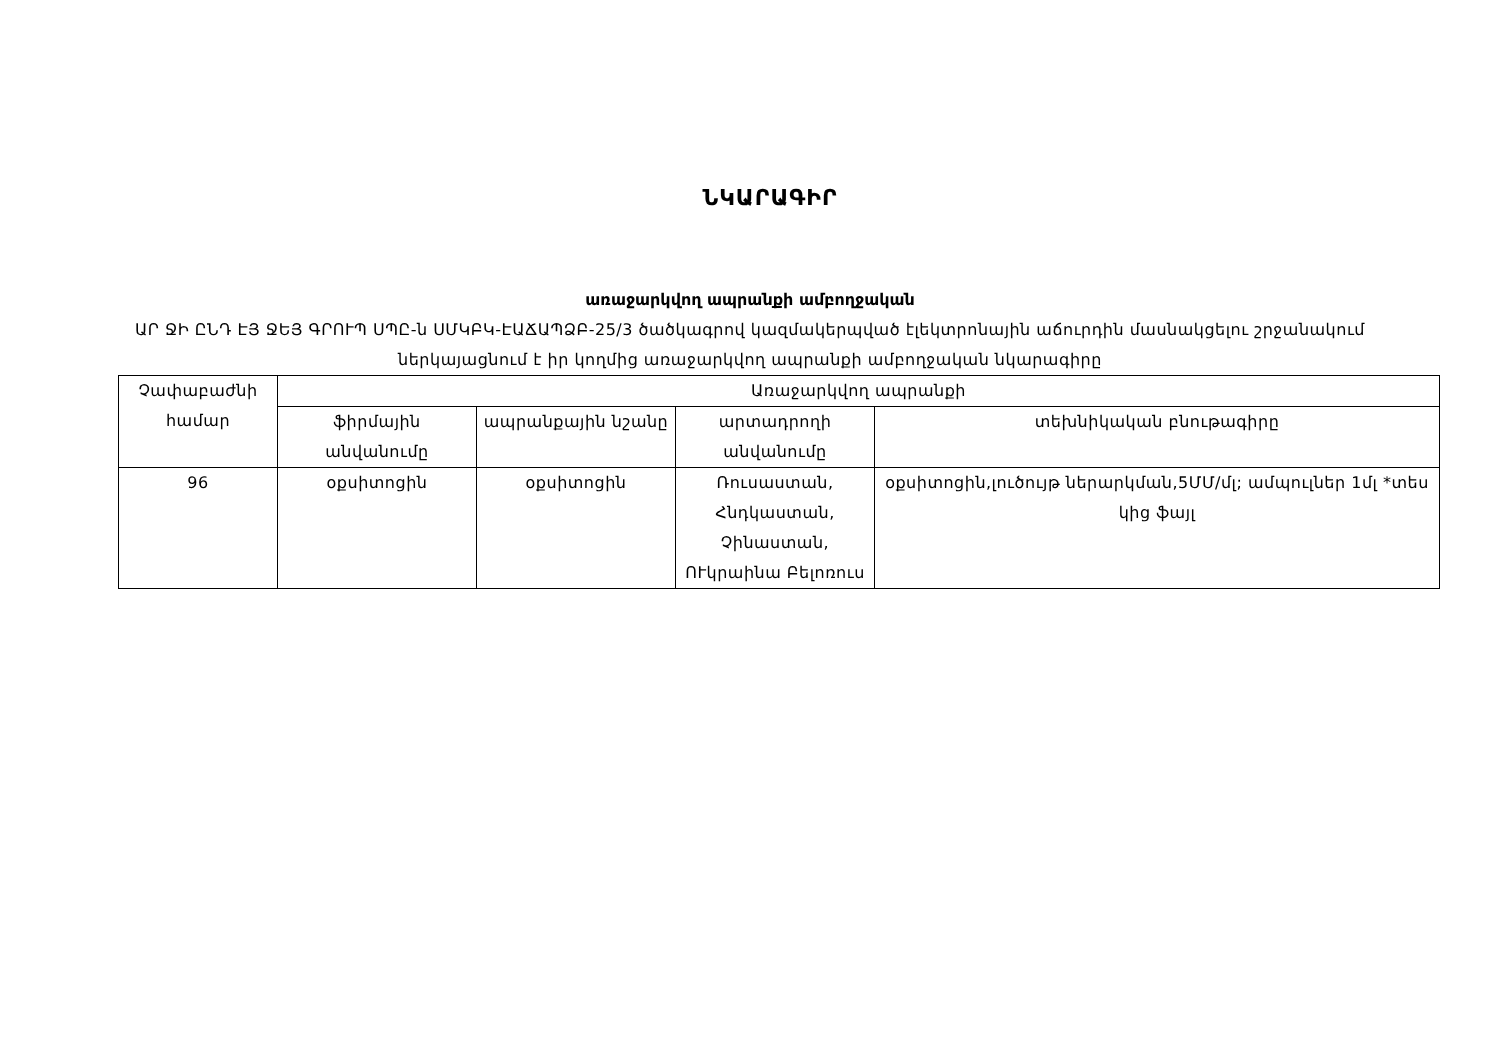ՆԿԱՐԱԳԻՐ
առաջարկվող ապրանքի ամբողջական
ԱՐ ՋԻ ԸՆԴ ԷՅ ՋԵՅ ԳՐՈՒՊ ՍՊԸ-ն ՍՄԿԲԿ-ԷԱՃԱՊՁԲ-25/3 ծածկագրով կազմակերպված էլեկտրոնային աճուրդին մասնակցելու շրջանակում ներկայացնում է իր կողմից առաջարկվող ապրանքի ամբողջական նկարագիրը
| Չափաբաժնի համար | Առաջարկվող ապրանքի | | | |
| --- | --- | --- | --- | --- |
| | ֆիրմային անվանումը | ապրանքային նշանը | արտադրողի անվանումը | տեխնիկական բնութագիրը |
| 96 | օքսիտոցին | օքսիտոցին | Ռուսաստան, Հնդկաստան, Չինաստան, ՈՒկրաինա Բելոռուս | օքսիտոցին,լուծույթ ներարկման,5ՄՄ/մլ; ամպուլներ 1մլ *տես կից ֆայլ |